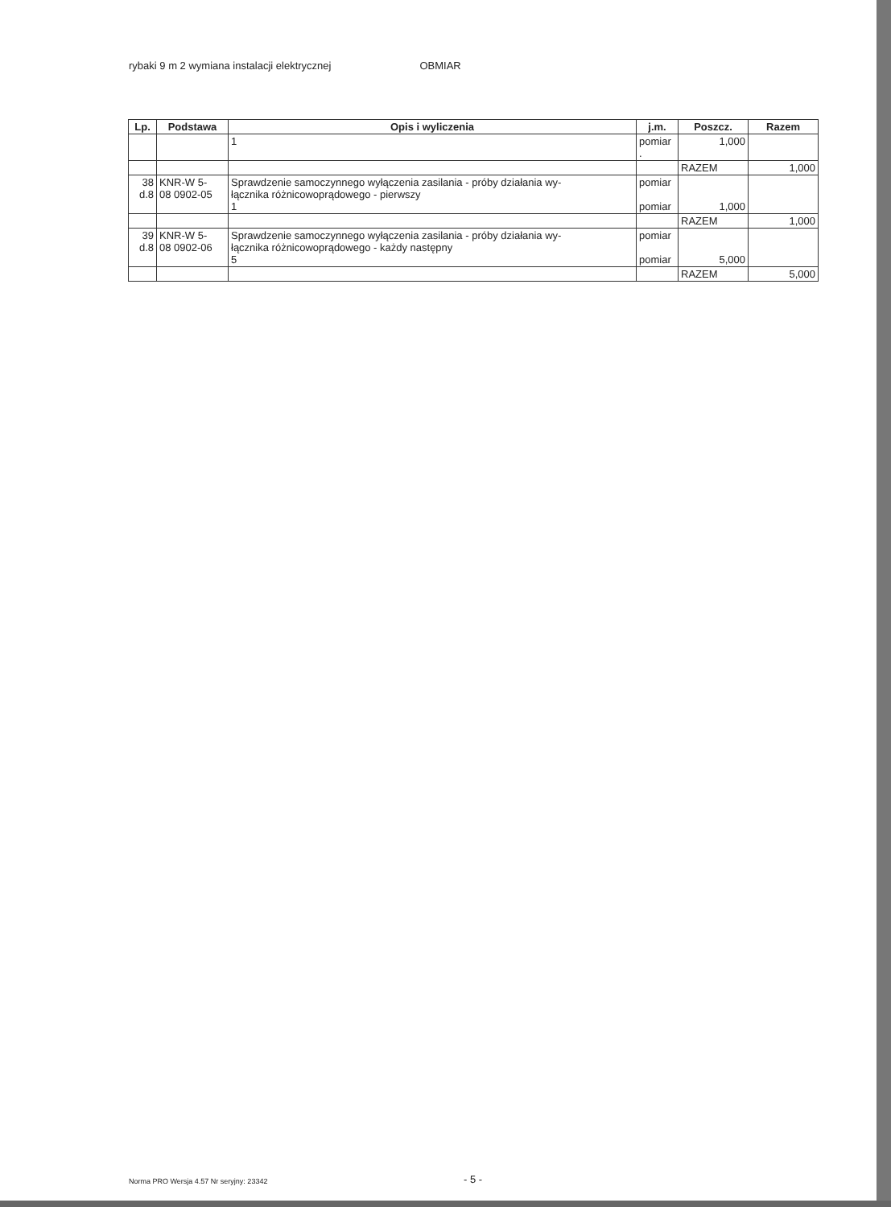rybaki 9 m 2 wymiana instalacji elektrycznej OBMIAR
| Lp. | Podstawa | Opis i wyliczenia | j.m. | Poszcz. | Razem |
| --- | --- | --- | --- | --- | --- |
| | | 1 | pomiar . | 1,000 | |
| | | | | RAZEM | 1,000 |
| 38 d.8 | KNR-W 5- 08 0902-05 | Sprawdzenie samoczynnego wyłączenia zasilania - próby działania wy- łącznika różnicowoprądowego - pierwszy 1 | pomiar pomiar | 1,000 | |
| | | | | RAZEM | 1,000 |
| 39 d.8 | KNR-W 5- 08 0902-06 | Sprawdzenie samoczynnego wyłączenia zasilania - próby działania wy- łącznika różnicowoprądowego - każdy następny 5 | pomiar pomiar | 5,000 | |
| | | | | RAZEM | 5,000 |
Norma PRO Wersja 4.57 Nr seryjny: 23342
- 5 -